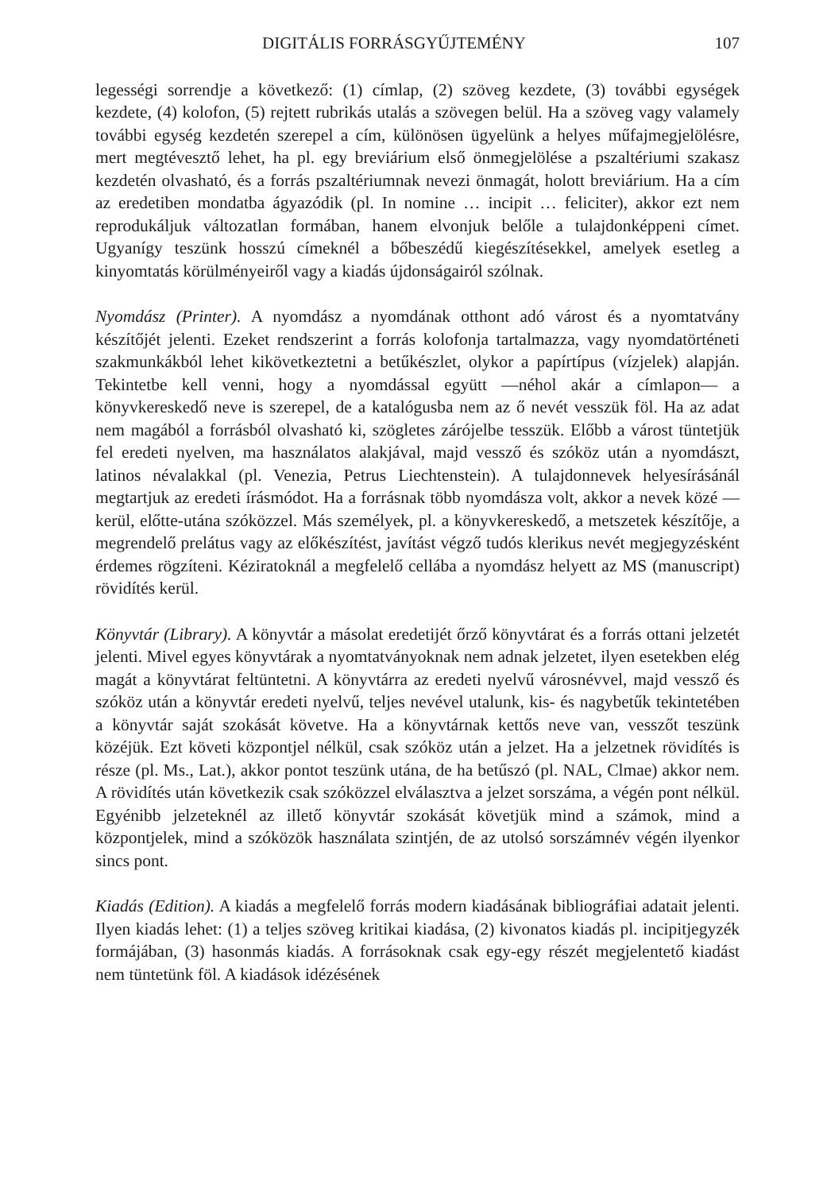DIGITÁLIS FORRÁSGYŰJTEMÉNY 107
legességi sorrendje a következő: (1) címlap, (2) szöveg kezdete, (3) további egységek kezdete, (4) kolofon, (5) rejtett rubrikás utalás a szövegen belül. Ha a szöveg vagy valamely további egység kezdetén szerepel a cím, különösen ügyelünk a helyes műfajmegjelölésre, mert megtévesztő lehet, ha pl. egy breviárium első önmegjelölése a pszaltériumi szakasz kezdetén olvasható, és a forrás pszaltériumnak nevezi önmagát, holott breviárium. Ha a cím az eredetiben mondatba ágyazódik (pl. In nomine … incipit … feliciter), akkor ezt nem reprodukáljuk változatlan formában, hanem elvonjuk belőle a tulajdonképpeni címet. Ugyanígy teszünk hosszú címeknél a bőbeszédű kiegészítésekkel, amelyek esetleg a kinyomtatás körülményeiről vagy a kiadás újdonságairól szólnak.
Nyomdász (Printer). A nyomdász a nyomdának otthont adó várost és a nyomtatvány készítőjét jelenti. Ezeket rendszerint a forrás kolofonja tartalmazza, vagy nyomdatörténeti szakmunkákból lehet kikövetkeztetni a betűkészlet, olykor a papírtípus (vízjelek) alapján. Tekintetbe kell venni, hogy a nyomdással együtt —néhol akár a címlapon— a könyvkereskedő neve is szerepel, de a katalógusba nem az ő nevét vesszük föl. Ha az adat nem magából a forrásból olvasható ki, szögletes zárójelbe tesszük. Előbb a várost tüntetjük fel eredeti nyelven, ma használatos alakjával, majd vessző és szóköz után a nyomdászt, latinos névalakkal (pl. Venezia, Petrus Liechtenstein). A tulajdonnevek helyesírásánál megtartjuk az eredeti írásmódot. Ha a forrásnak több nyomdásza volt, akkor a nevek közé — kerül, előtte-utána szóközzel. Más személyek, pl. a könyvkereskedő, a metszetek készítője, a megrendelő prelátus vagy az előkészítést, javítást végző tudós klerikus nevét megjegyzésként érdemes rögzíteni. Kéziratoknál a megfelelő cellába a nyomdász helyett az MS (manuscript) rövidítés kerül.
Könyvtár (Library). A könyvtár a másolat eredetijét őrző könyvtárat és a forrás ottani jelzetét jelenti. Mivel egyes könyvtárak a nyomtatványoknak nem adnak jelzetet, ilyen esetekben elég magát a könyvtárat feltüntetni. A könyvtárra az eredeti nyelvű városnévvel, majd vessző és szóköz után a könyvtár eredeti nyelvű, teljes nevével utalunk, kis- és nagybetűk tekintetében a könyvtár saját szokását követve. Ha a könyvtárnak kettős neve van, vesszőt teszünk közéjük. Ezt követi központjel nélkül, csak szóköz után a jelzet. Ha a jelzetnek rövidítés is része (pl. Ms., Lat.), akkor pontot teszünk utána, de ha betűszó (pl. NAL, Clmae) akkor nem. A rövidítés után következik csak szóközzel elválasztva a jelzet sorszáma, a végén pont nélkül. Egyénibb jelzeteknél az illető könyvtár szokását követjük mind a számok, mind a központjelek, mind a szóközök használata szintjén, de az utolsó sorszámnév végén ilyenkor sincs pont.
Kiadás (Edition). A kiadás a megfelelő forrás modern kiadásának bibliográfiai adatait jelenti. Ilyen kiadás lehet: (1) a teljes szöveg kritikai kiadása, (2) kivonatos kiadás pl. incipitjegyzék formájában, (3) hasonmás kiadás. A forrásoknak csak egy-egy részét megjelentető kiadást nem tüntetünk föl. A kiadások idézésének